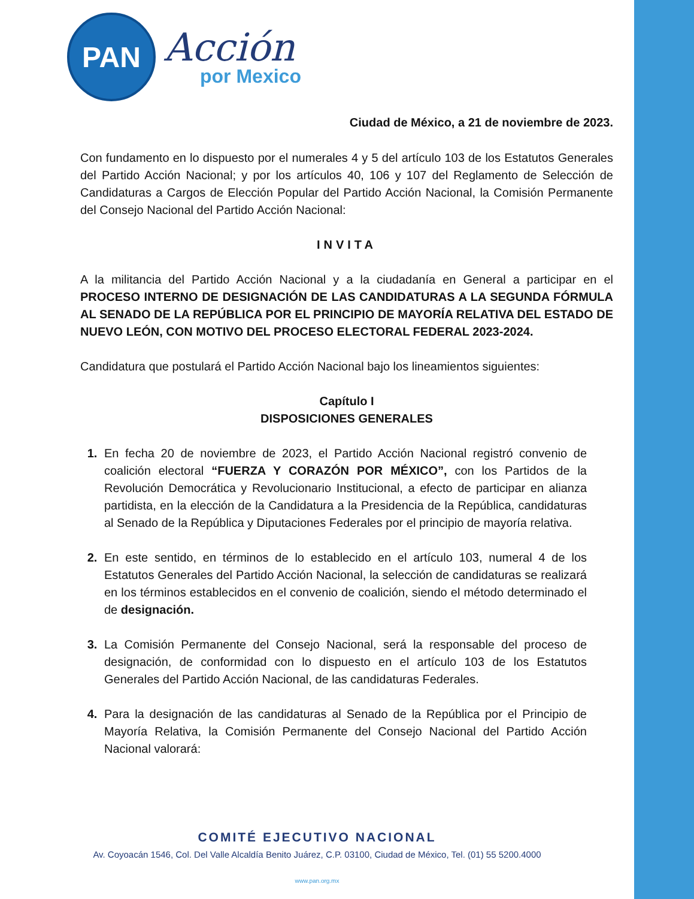PAN
Acción
por Mexico
Ciudad de México, a 21 de noviembre de 2023.
Con fundamento en lo dispuesto por el numerales 4 y 5 del artículo 103 de los Estatutos Generales del Partido Acción Nacional; y por los artículos 40, 106 y 107 del Reglamento de Selección de Candidaturas a Cargos de Elección Popular del Partido Acción Nacional, la Comisión Permanente del Consejo Nacional del Partido Acción Nacional:
INVITA
A la militancia del Partido Acción Nacional y a la ciudadanía en General a participar en el PROCESO INTERNO DE DESIGNACIÓN DE LAS CANDIDATURAS A LA SEGUNDA FÓRMULA AL SENADO DE LA REPÚBLICA POR EL PRINCIPIO DE MAYORÍA RELATIVA DEL ESTADO DE NUEVO LEÓN, CON MOTIVO DEL PROCESO ELECTORAL FEDERAL 2023-2024.
Candidatura que postulará el Partido Acción Nacional bajo los lineamientos siguientes:
Capítulo I
DISPOSICIONES GENERALES
1. En fecha 20 de noviembre de 2023, el Partido Acción Nacional registró convenio de coalición electoral “FUERZA Y CORAZÓN POR MÉXICO”, con los Partidos de la Revolución Democrática y Revolucionario Institucional, a efecto de participar en alianza partidista, en la elección de la Candidatura a la Presidencia de la República, candidaturas al Senado de la República y Diputaciones Federales por el principio de mayoría relativa.
2. En este sentido, en términos de lo establecido en el artículo 103, numeral 4 de los Estatutos Generales del Partido Acción Nacional, la selección de candidaturas se realizará en los términos establecidos en el convenio de coalición, siendo el método determinado el de designación.
3. La Comisión Permanente del Consejo Nacional, será la responsable del proceso de designación, de conformidad con lo dispuesto en el artículo 103 de los Estatutos Generales del Partido Acción Nacional, de las candidaturas Federales.
4. Para la designación de las candidaturas al Senado de la República por el Principio de Mayoría Relativa, la Comisión Permanente del Consejo Nacional del Partido Acción Nacional valorará:
COMITÉ EJECUTIVO NACIONAL
Av. Coyoacán 1546, Col. Del Valle Alcaldía Benito Juárez, C.P. 03100, Ciudad de México, Tel. (01) 55 5200.4000
www.pan.org.mx